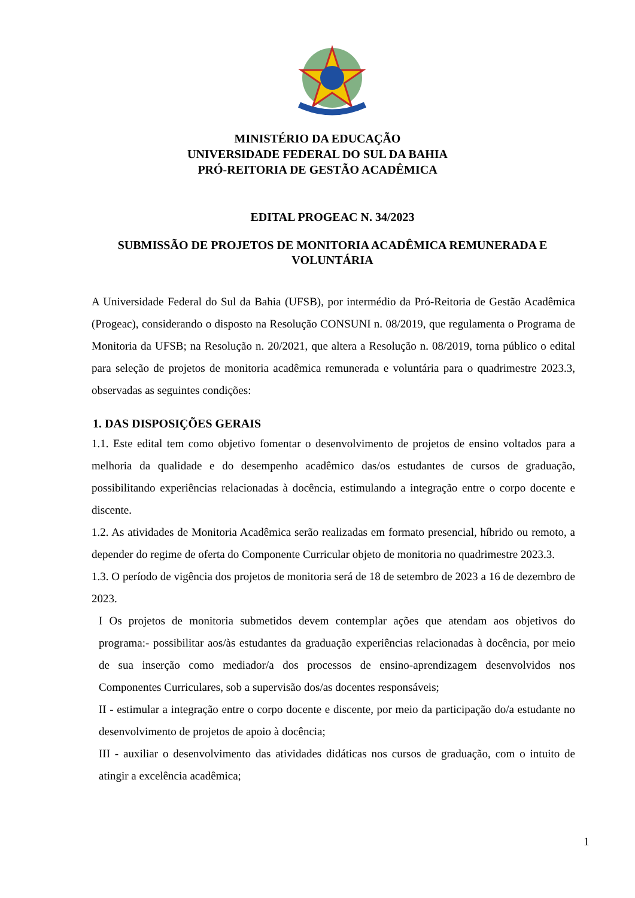MINISTÉRIO DA EDUCAÇÃO
UNIVERSIDADE FEDERAL DO SUL DA BAHIA
PRÓ-REITORIA DE GESTÃO ACADÊMICA
EDITAL PROGEAC N. 34/2023
SUBMISSÃO DE PROJETOS DE MONITORIA ACADÊMICA REMUNERADA E VOLUNTÁRIA
A Universidade Federal do Sul da Bahia (UFSB), por intermédio da Pró-Reitoria de Gestão Acadêmica (Progeac), considerando o disposto na Resolução CONSUNI n. 08/2019, que regulamenta o Programa de Monitoria da UFSB; na Resolução n. 20/2021, que altera a Resolução n. 08/2019, torna público o edital para seleção de projetos de monitoria acadêmica remunerada e voluntária para o quadrimestre 2023.3, observadas as seguintes condições:
1. DAS DISPOSIÇÕES GERAIS
1.1. Este edital tem como objetivo fomentar o desenvolvimento de projetos de ensino voltados para a melhoria da qualidade e do desempenho acadêmico das/os estudantes de cursos de graduação, possibilitando experiências relacionadas à docência, estimulando a integração entre o corpo docente e discente.
1.2. As atividades de Monitoria Acadêmica serão realizadas em formato presencial, híbrido ou remoto, a depender do regime de oferta do Componente Curricular objeto de monitoria no quadrimestre 2023.3.
1.3. O período de vigência dos projetos de monitoria será de 18 de setembro de 2023 a 16 de dezembro de 2023.
I Os projetos de monitoria submetidos devem contemplar ações que atendam aos objetivos do programa:- possibilitar aos/às estudantes da graduação experiências relacionadas à docência, por meio de sua inserção como mediador/a dos processos de ensino-aprendizagem desenvolvidos nos Componentes Curriculares, sob a supervisão dos/as docentes responsáveis;
II - estimular a integração entre o corpo docente e discente, por meio da participação do/a estudante no desenvolvimento de projetos de apoio à docência;
III - auxiliar o desenvolvimento das atividades didáticas nos cursos de graduação, com o intuito de atingir a excelência acadêmica;
1